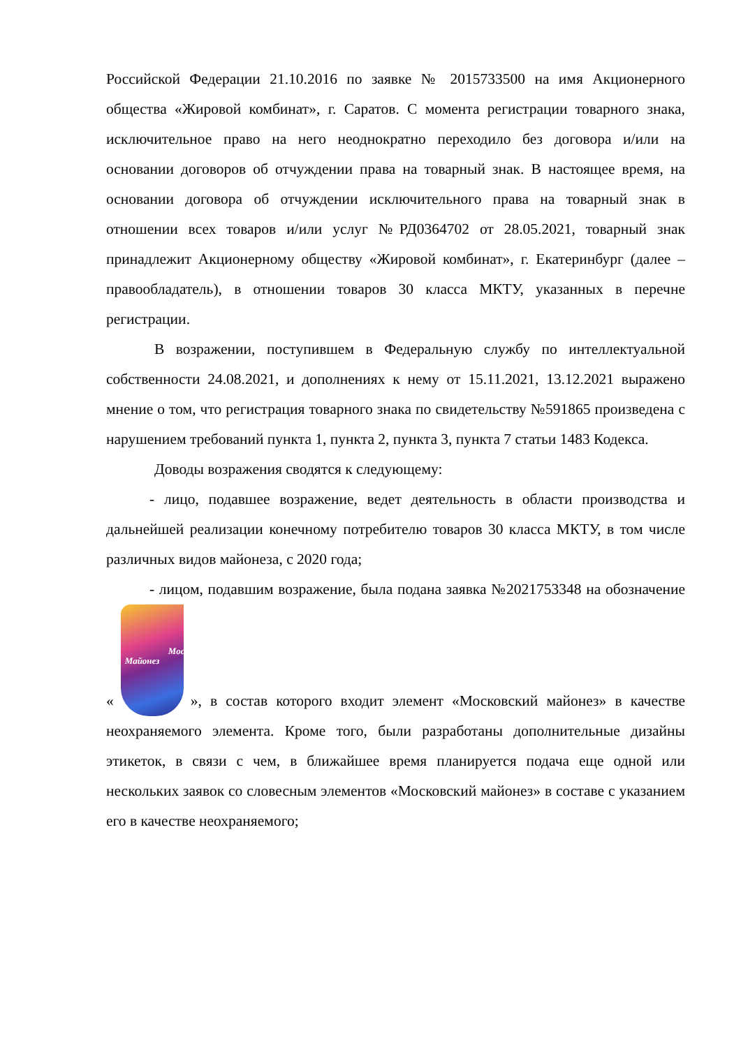Российской Федерации 21.10.2016 по заявке № 2015733500 на имя Акционерного общества «Жировой комбинат», г. Саратов. С момента регистрации товарного знака, исключительное право на него неоднократно переходило без договора и/или на основании договоров об отчуждении права на товарный знак. В настоящее время, на основании договора об отчуждении исключительного права на товарный знак в отношении всех товаров и/или услуг №РД0364702 от 28.05.2021, товарный знак принадлежит Акционерному обществу «Жировой комбинат», г. Екатеринбург (далее – правообладатель), в отношении товаров 30 класса МКТУ, указанных в перечне регистрации.
В возражении, поступившем в Федеральную службу по интеллектуальной собственности 24.08.2021, и дополнениях к нему от 15.11.2021, 13.12.2021 выражено мнение о том, что регистрация товарного знака по свидетельству №591865 произведена с нарушением требований пункта 1, пункта 2, пункта 3, пункта 7 статьи 1483 Кодекса.
Доводы возражения сводятся к следующему:
- лицо, подавшее возражение, ведет деятельность в области производства и дальнейшей реализации конечному потребителю товаров 30 класса МКТУ, в том числе различных видов майонеза, с 2020 года;
- лицом, подавшим возражение, была подана заявка №2021753348 на обозначение « Московский
Майонез », в состав которого входит элемент «Московский майонез» в качестве неохраняемого элемента. Кроме того, были разработаны дополнительные дизайны этикеток, в связи с чем, в ближайшее время планируется подача еще одной или нескольких заявок со словесным элементов «Московский майонез» в составе с указанием его в качестве неохраняемого;